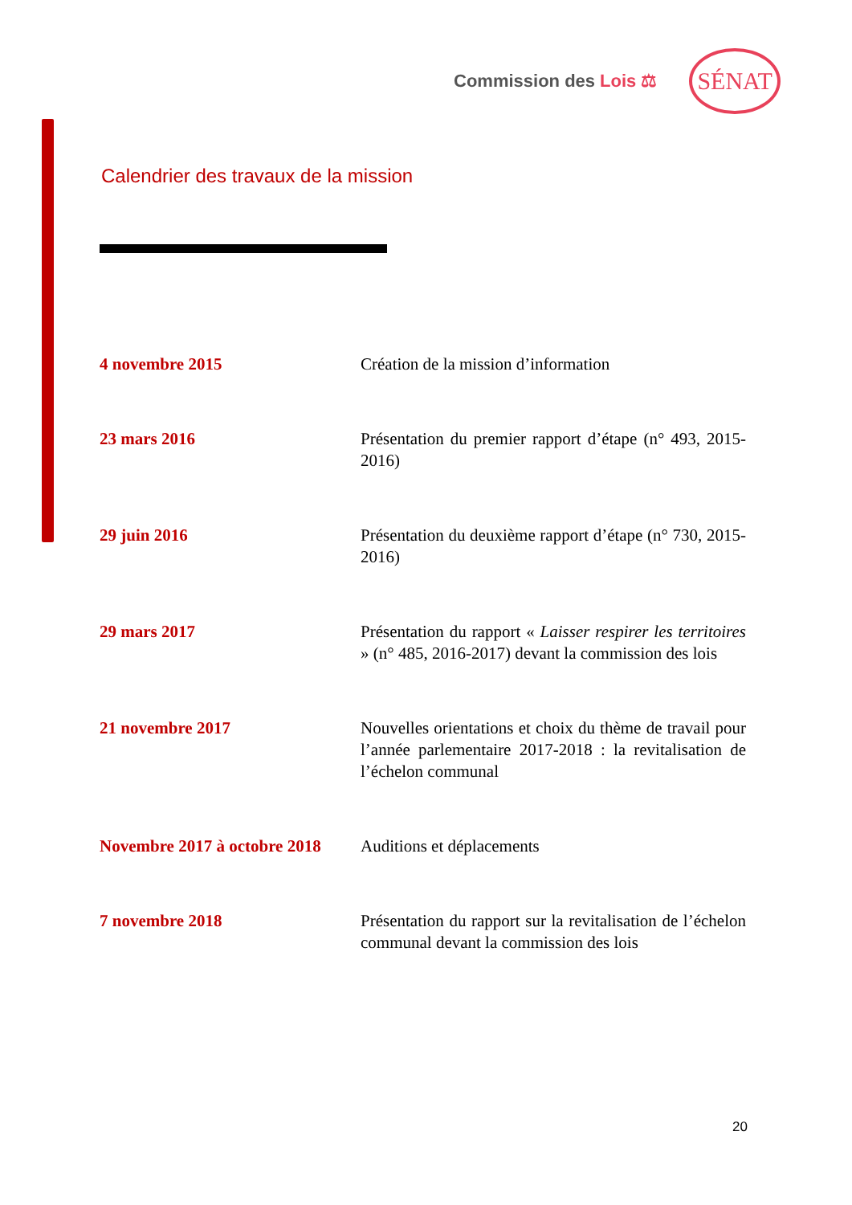Commission des Lois ⚖ SÉNAT
Calendrier des travaux de la mission
| 4 novembre 2015 | Création de la mission d’information |
| 23 mars 2016 | Présentation du premier rapport d’étape (n° 493, 2015-2016) |
| 29 juin 2016 | Présentation du deuxième rapport d’étape (n° 730, 2015-2016) |
| 29 mars 2017 | Présentation du rapport « Laisser respirer les territoires » (n° 485, 2016-2017) devant la commission des lois |
| 21 novembre 2017 | Nouvelles orientations et choix du thème de travail pour l’année parlementaire 2017-2018 : la revitalisation de l’échelon communal |
| Novembre 2017 à octobre 2018 | Auditions et déplacements |
| 7 novembre 2018 | Présentation du rapport sur la revitalisation de l’échelon communal devant la commission des lois |
20